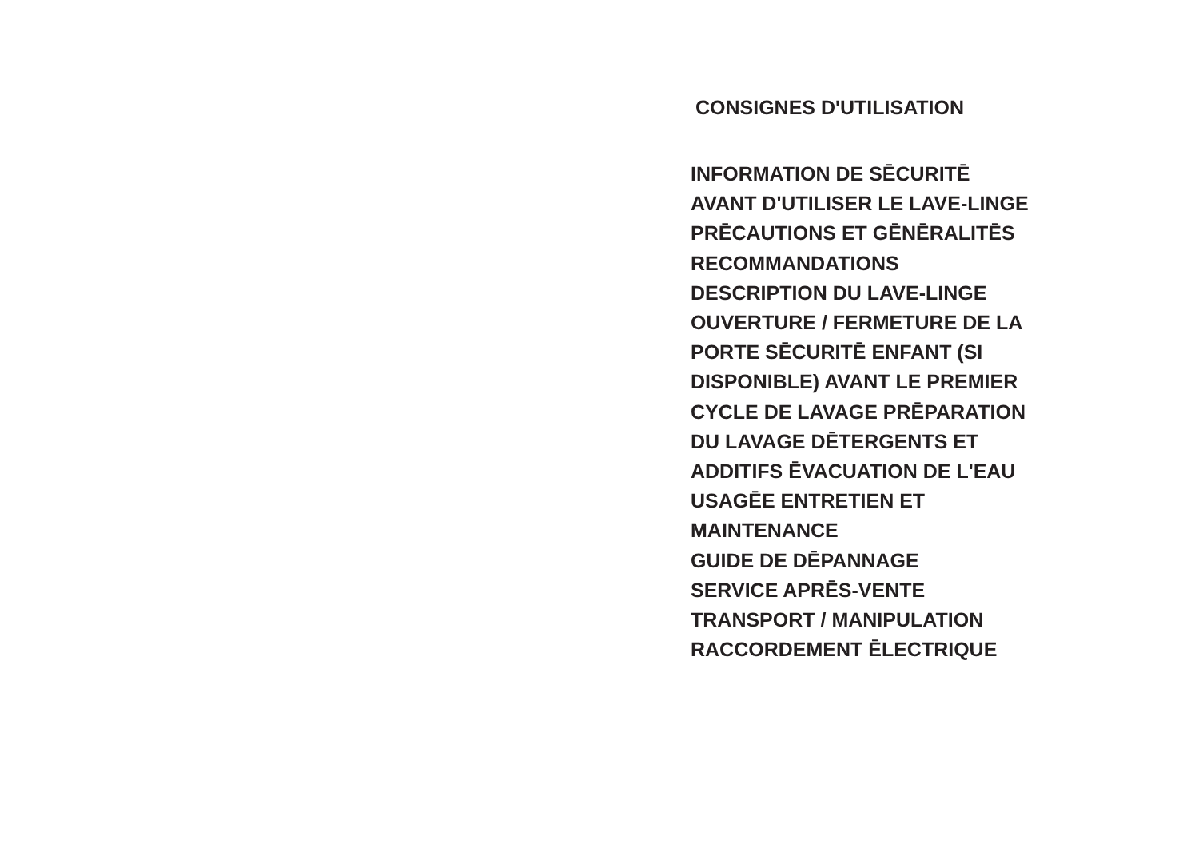CONSIGNES D'UTILISATION
INFORMATION DE SĒCURITĒ
AVANT D'UTILISER LE LAVE-LINGE
PRĒCAUTIONS ET GĒNĒRALITĒS
RECOMMANDATIONS
DESCRIPTION DU LAVE-LINGE
OUVERTURE / FERMETURE DE LA
PORTE SĒCURITĒ ENFANT (SI
DISPONIBLE) AVANT LE PREMIER
CYCLE DE LAVAGE PRĒPARATION
DU LAVAGE DĒTERGENTS ET
ADDITIFS ĒVACUATION DE L'EAU
USAGĒE ENTRETIEN ET
MAINTENANCE
GUIDE DE DĒPANNAGE
SERVICE APRĒS-VENTE
TRANSPORT / MANIPULATION
RACCORDEMENT ĒLECTRIQUE